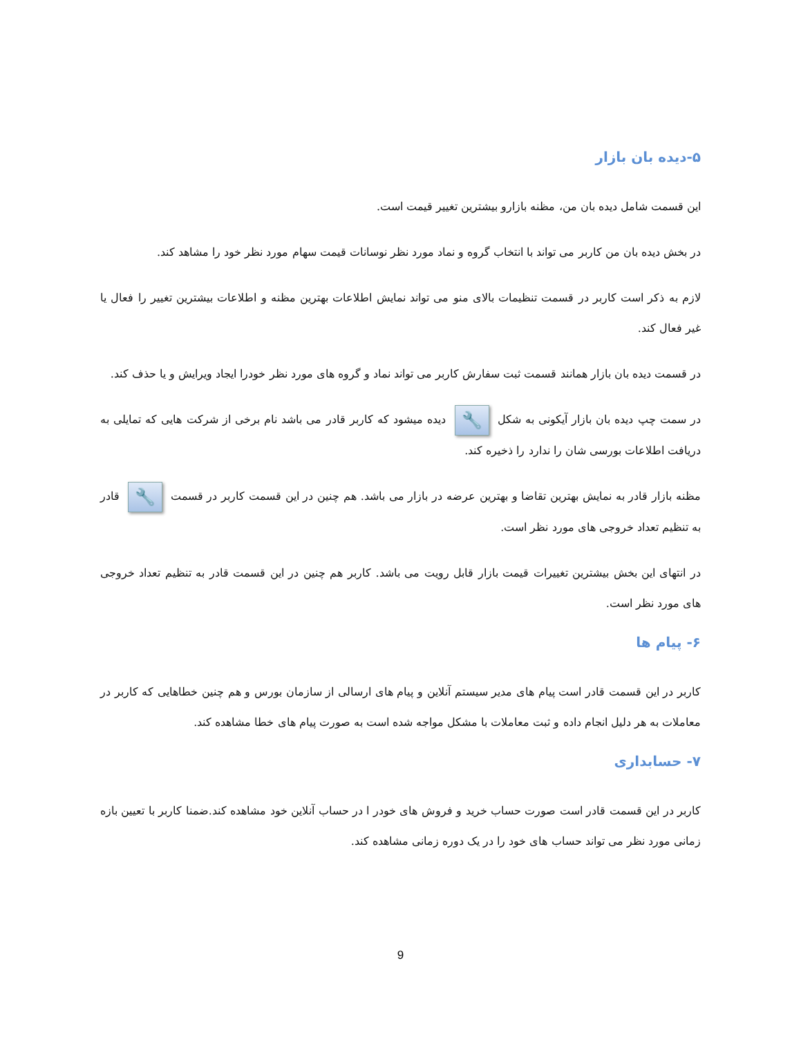۵-دیده بان بازار
این قسمت شامل دیده بان من، مظنه بازارو بیشترین تغییر قیمت است.
در بخش دیده بان من کاربر می تواند با انتخاب گروه و نماد مورد نظر نوسانات قیمت سهام مورد نظر خود را مشاهد کند.
لازم به ذکر است کاربر در قسمت تنظیمات بالای منو می تواند نمایش اطلاعات بهترین مظنه و اطلاعات بیشترین تغییر را فعال یا غیر فعال کند.
در قسمت دیده بان بازار همانند قسمت ثبت سفارش کاربر می تواند نماد و گروه های مورد نظر خودرا ایجاد ویرایش و یا حذف کند.
در سمت چپ دیده بان بازار آیکونی به شکل 🔧 دیده میشود که کاربر قادر می باشد نام برخی از شرکت هایی که تمایلی به دریافت اطلاعات بورسی شان را ندارد را ذخیره کند.
مظنه بازار قادر به نمایش بهترین تقاضا و بهترین عرضه در بازار می باشد. هم چنین در این قسمت کاربر در قسمت 🔧 قادر به تنظیم تعداد خروجی های مورد نظر است.
در انتهای این بخش بیشترین تغییرات قیمت بازار قابل رویت می باشد. کاربر هم چنین در این قسمت قادر به تنظیم تعداد خروجی های مورد نظر است.
۶- پیام ها
کاربر در این قسمت قادر است پیام های مدیر سیستم آنلاین و پیام های ارسالی از سازمان بورس و هم چنین خطاهایی که کاربر در معاملات به هر دلیل انجام داده و ثبت معاملات با مشکل مواجه شده است به صورت پیام های خطا مشاهده کند.
۷- حسابداری
کاربر در این قسمت قادر است صورت حساب خرید و فروش های خودر ا در حساب آنلاین خود مشاهده کند.ضمنا کاربر با تعیین بازه زمانی مورد نظر می تواند حساب های خود را در یک دوره زمانی مشاهده کند.
9